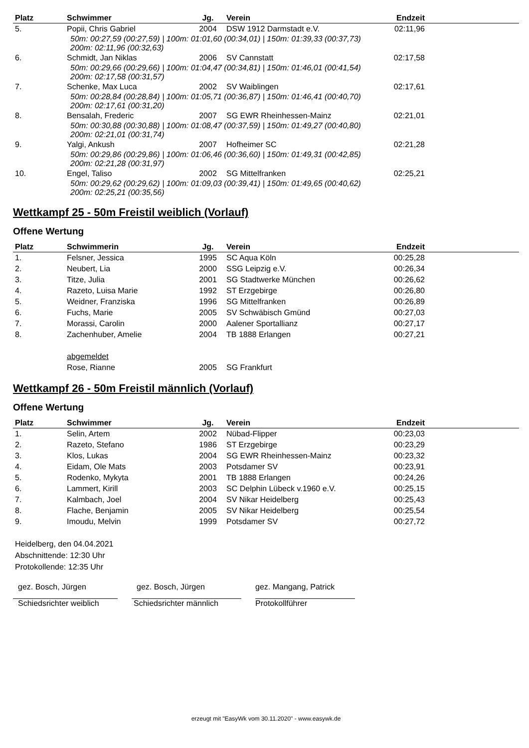| Platz | Schwimmer | Jg. | Verein | Endzeit | |
| --- | --- | --- | --- | --- | --- |
| 5. | Popii, Chris Gabriel | 2004 | DSW 1912 Darmstadt e.V. | 02:11,96 | |
| 50m: 00:27,59 (00:27,59) / 100m: 01:01,60 (00:34,01) / 150m: 01:39,33 (00:37,73) 200m: 02:11,96 (00:32,63) | | | | | |
| 6. | Schmidt, Jan Niklas | 2006 | SV Cannstatt | 02:17,58 | |
| 50m: 00:29,66 (00:29,66) / 100m: 01:04,47 (00:34,81) / 150m: 01:46,01 (00:41,54) 200m: 02:17,58 (00:31,57) | | | | | |
| 7. | Schenke, Max Luca | 2002 | SV Waiblingen | 02:17,61 | |
| 50m: 00:28,84 (00:28,84) / 100m: 01:05,71 (00:36,87) / 150m: 01:46,41 (00:40,70) 200m: 02:17,61 (00:31,20) | | | | | |
| 8. | Bensalah, Frederic | 2007 | SG EWR Rheinhessen-Mainz | 02:21,01 | |
| 50m: 00:30,88 (00:30,88) / 100m: 01:08,47 (00:37,59) / 150m: 01:49,27 (00:40,80) 200m: 02:21,01 (00:31,74) | | | | | |
| 9. | Yalgi, Ankush | 2007 | Hofheimer SC | 02:21,28 | |
| 50m: 00:29,86 (00:29,86) / 100m: 01:06,46 (00:36,60) / 150m: 01:49,31 (00:42,85) 200m: 02:21,28 (00:31,97) | | | | | |
| 10. | Engel, Taliso | 2002 | SG Mittelfranken | 02:25,21 | |
| 50m: 00:29,62 (00:29,62) / 100m: 01:09,03 (00:39,41) / 150m: 01:49,65 (00:40,62) 200m: 02:25,21 (00:35,56) | | | | | |
Wettkampf 25 - 50m Freistil weiblich (Vorlauf)
Offene Wertung
| Platz | Schwimmerin | Jg. | Verein | Endzeit | |
| --- | --- | --- | --- | --- | --- |
| 1. | Felsner, Jessica | 1995 | SC Aqua Köln | 00:25,28 | |
| 2. | Neubert, Lia | 2000 | SSG Leipzig e.V. | 00:26,34 | |
| 3. | Titze, Julia | 2001 | SG Stadtwerke München | 00:26,62 | |
| 4. | Razeto, Luisa Marie | 1992 | ST Erzgebirge | 00:26,80 | |
| 5. | Weidner, Franziska | 1996 | SG Mittelfranken | 00:26,89 | |
| 6. | Fuchs, Marie | 2005 | SV Schwäbisch Gmünd | 00:27,03 | |
| 7. | Morassi, Carolin | 2000 | Aalener Sportallianz | 00:27,17 | |
| 8. | Zachenhuber, Amelie | 2004 | TB 1888 Erlangen | 00:27,21 | |
| | abgemeldet | | | | |
| | Rose, Rianne | 2005 | SG Frankfurt | | |
Wettkampf 26 - 50m Freistil männlich (Vorlauf)
Offene Wertung
| Platz | Schwimmer | Jg. | Verein | Endzeit | |
| --- | --- | --- | --- | --- | --- |
| 1. | Selin, Artem | 2002 | Nübad-Flipper | 00:23,03 | |
| 2. | Razeto, Stefano | 1986 | ST Erzgebirge | 00:23,29 | |
| 3. | Klos, Lukas | 2004 | SG EWR Rheinhessen-Mainz | 00:23,32 | |
| 4. | Eidam, Ole Mats | 2003 | Potsdamer SV | 00:23,91 | |
| 5. | Rodenko, Mykyta | 2001 | TB 1888 Erlangen | 00:24,26 | |
| 6. | Lammert, Kirill | 2003 | SC Delphin Lübeck v.1960 e.V. | 00:25,15 | |
| 7. | Kalmbach, Joel | 2004 | SV Nikar Heidelberg | 00:25,43 | |
| 8. | Flache, Benjamin | 2005 | SV Nikar Heidelberg | 00:25,54 | |
| 9. | Imoudu, Melvin | 1999 | Potsdamer SV | 00:27,72 | |
Heidelberg, den 04.04.2021
Abschnittende: 12:30 Uhr
Protokollende: 12:35 Uhr
gez. Bosch, Jürgen
Schiedsrichter weiblich
gez. Bosch, Jürgen
Schiedsrichter männlich
gez. Mangang, Patrick
Protokollführer
erzeugt mit "EasyWk vom 30.11.2020" - www.easywk.de